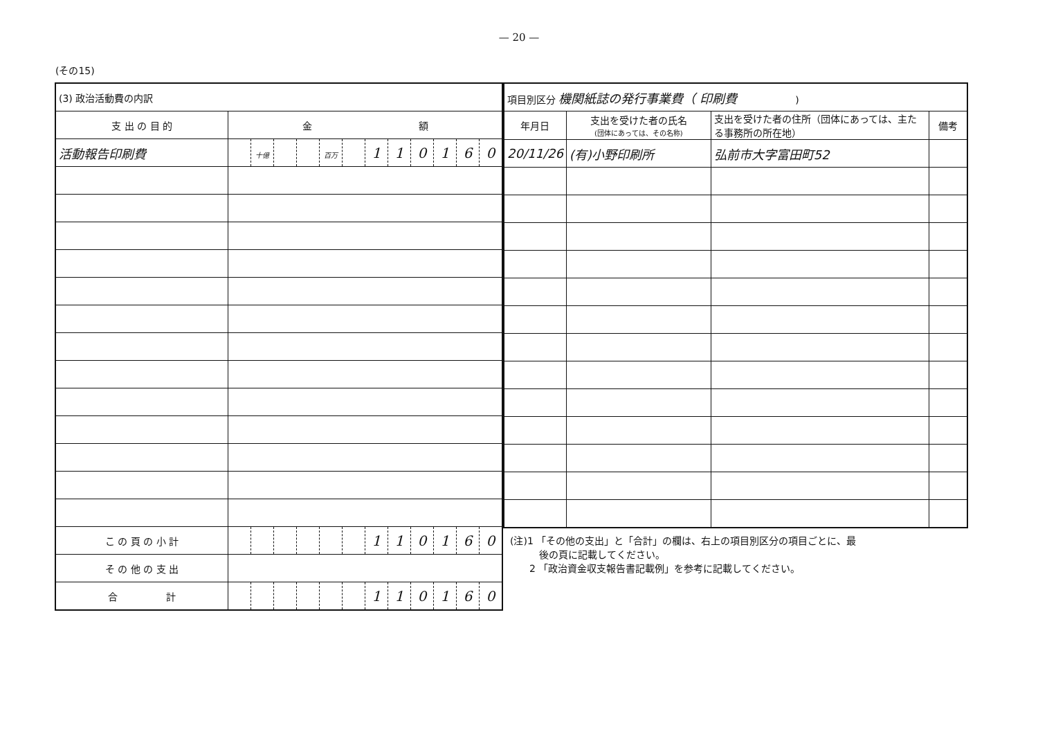— 20 —
(その15)
| (3) 政治活動費の内訳 | | | | | | | | | | | | |
| --- | --- | --- | --- | --- | --- | --- | --- | --- | --- | --- | --- | --- |
| 支 出 の 目 的 | 金 額 | | | | | | | | | | | |
| 活動報告印刷費 | | 十億 | | | 百万 | | 1 | 1 | 0 | 1 | 6 | 0 |
| こ の 頁 の 小 計 | | | | | | | 1 | 1 | 0 | 1 | 6 | 0 |
| そ の 他 の 支 出 | | | | | | | | | | | | |
| 合 計 | | | | | | | 1 | 1 | 0 | 1 | 6 | 0 |
| 項目別区分 機関紙誌の発行事業費（ 印刷費 ) | | | |
| --- | --- | --- | --- |
| 年月日 | 支出を受けた者の氏名 (団体にあっては、その名称) | 支出を受けた者の住所（団体にあっては、主たる事務所の所在地） | 備考 |
| 20/11/26 | (有)小野印刷所 | 弘前市大字富田町52 | |
(注)1 「その他の支出」と「合計」の欄は、右上の項目別区分の項目ごとに、最
　　　後の頁に記載してください。
　　2 「政治資金収支報告書記載例」を参考に記載してください。